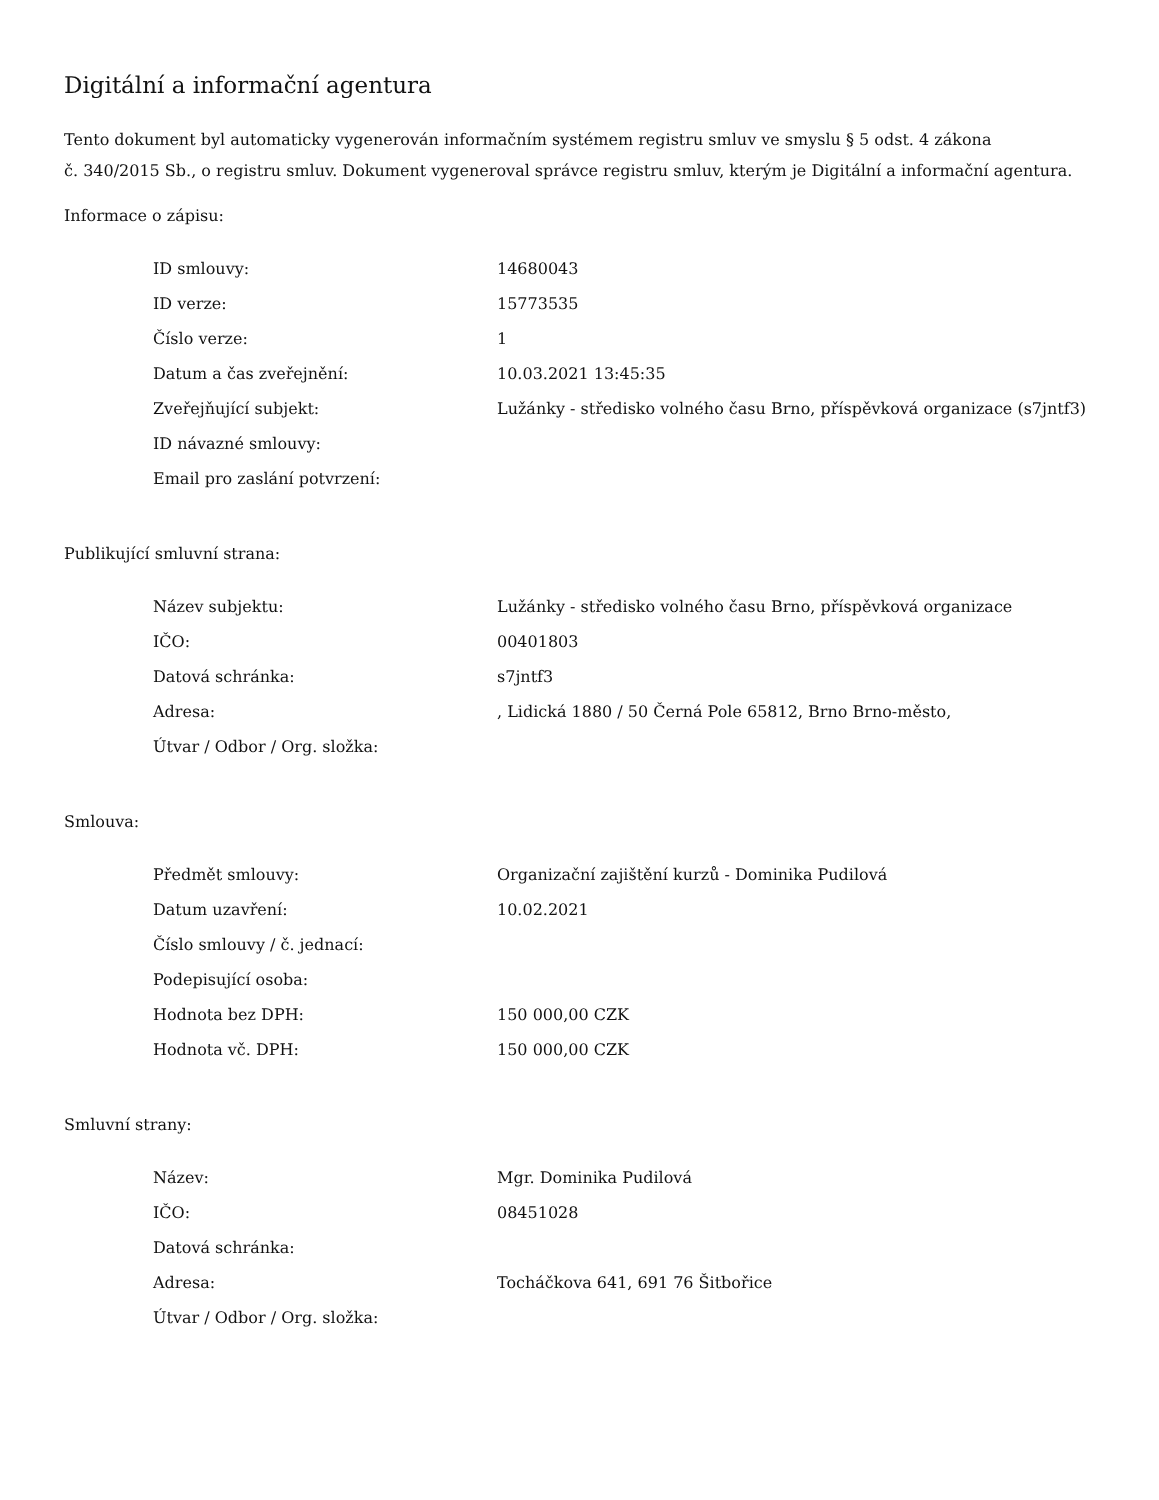Digitální a informační agentura
Tento dokument byl automaticky vygenerován informačním systémem registru smluv ve smyslu § 5 odst. 4 zákona
č. 340/2015 Sb., o registru smluv. Dokument vygeneroval správce registru smluv, kterým je Digitální a informační agentura.
Informace o zápisu:
| ID smlouvy: | 14680043 |
| ID verze: | 15773535 |
| Číslo verze: | 1 |
| Datum a čas zveřejnění: | 10.03.2021 13:45:35 |
| Zveřejňující subjekt: | Lužánky - středisko volného času Brno, příspěvková organizace (s7jntf3) |
| ID návazné smlouvy: | |
| Email pro zaslání potvrzení: | |
Publikující smluvní strana:
| Název subjektu: | Lužánky - středisko volného času Brno, příspěvková organizace |
| IČO: | 00401803 |
| Datová schránka: | s7jntf3 |
| Adresa: | , Lidická 1880 / 50 Černá Pole 65812, Brno Brno-město, |
| Útvar / Odbor / Org. složka: | |
Smlouva:
| Předmět smlouvy: | Organizační zajištění kurzů - Dominika Pudilová |
| Datum uzavření: | 10.02.2021 |
| Číslo smlouvy / č. jednací: | |
| Podepisující osoba: | |
| Hodnota bez DPH: | 150 000,00 CZK |
| Hodnota vč. DPH: | 150 000,00 CZK |
Smluvní strany:
| Název: | Mgr. Dominika Pudilová |
| IČO: | 08451028 |
| Datová schránka: | |
| Adresa: | Tocháčkova 641, 691 76 Šitbořice |
| Útvar / Odbor / Org. složka: | |